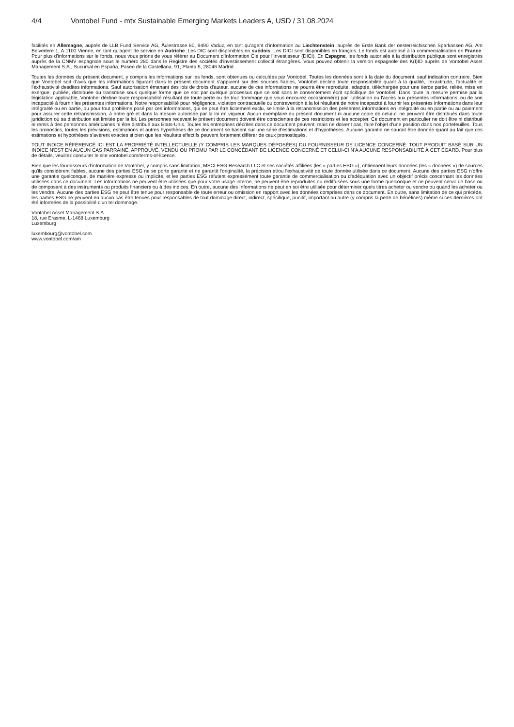4/4 Vontobel Fund - mtx Sustainable Emerging Markets Leaders A, USD / 31.08.2024
facilités en Allemagne, auprès de LLB Fund Service AG, Äulestrasse 80, 9490 Vaduz, en tant qu'agent d'information au Liechtenstein, auprès de Erste Bank der oesterreichischen Sparkassen AG, Am Belvedere 1, A-1100 Vienne, en tant qu'agent de service en Autriche. Les DIC sont disponibles en suédois. Les DICI sont disponibles en français. Le fonds est autorisé à la commercialisation en France. Pour plus d'informations sur le fonds, nous vous prions de vous référer au Document d'Information Clé pour l'Investisseur (DICI). En Espagne, les fonds autorisés à la distribution publique sont enregistrés auprès de la CNMV espagnole sous le numéro 280 dans le Registre des sociétés d'investissement collectif étrangères. Vous pouvez obtenir la version espagnole des K(I)ID auprès de Vontobel Asset Management S.A., Sucursal en España, Paseo de la Castellana, 91, Planta 5, 28046 Madrid.
Toutes les données du présent document, y compris les informations sur les fonds, sont obtenues ou calculées par Vontobel. Toutes les données sont à la date du document, sauf indication contraire. Bien que Vontobel soit d'avis que les informations figurant dans le présent document s'appuient sur des sources fiables, Vontobel décline toute responsabilité quant à la qualité, l'exactitude, l'actualité et l'exhaustivité desdites informations. Sauf autorisation émanant des lois de droits d'auteur, aucune de ces informations ne pourra être reproduite, adaptée, téléchargée pour une tierce partie, reliée, mise en exergue, publiée, distribuée ou transmise sous quelque forme que ce soit par quelque processus que ce soit sans le consentement écrit spécifique de Vontobel. Dans toute la mesure permise par la législation applicable, Vontobel décline toute responsabilité résultant de toute perte ou de tout dommage que vous encourez occasionné(e) par l'utilisation ou l'accès aux présentes informations, ou de son incapacité à fournir les présentes informations. Notre responsabilité pour négligence, violation contractuelle ou contravention à la loi résultant de notre incapacité à fournir les présentes informations dans leur intégralité ou en partie, ou pour tout problème posé par ces informations, qui ne peut être licitement exclu, se limite à la retransmission des présentes informations en intégralité ou en partie ou au paiement pour assurer cette retransmission, à notre gré et dans la mesure autorisée par la loi en vigueur. Aucun exemplaire du présent document ni aucune copie de celui-ci ne peuvent être distribués dans toute juridiction où sa distribution est limitée par la loi. Les personnes recevant le présent document doivent être conscientes de ces restrictions et les accepter. Ce document en particulier ne doit être ni distribué ni remis à des personnes américaines ni être distribué aux Etats-Unis. Toutes les entreprises décrites dans ce document peuvent, mais ne doivent pas, faire l'objet d'une position dans nos portefeuilles. Tous les pronostics, toutes les prévisions, estimations et autres hypothèses de ce document se basent sur une série d'estimations et d'hypothèses. Aucune garantie ne saurait être donnée quant au fait que ces estimations et hypothèses s'avèrent exactes si bien que les résultats effectifs peuvent fortement différer de ceux pronostiqués.
TOUT INDICE RÉFÉRENCÉ ICI EST LA PROPRIÉTÉ INTELLECTUELLE (Y COMPRIS LES MARQUES DÉPOSÉES) DU FOURNISSEUR DE LICENCE CONCERNÉ. TOUT PRODUIT BASÉ SUR UN INDICE N'EST EN AUCUN CAS PARRAINÉ, APPROUVÉ, VENDU OU PROMU PAR LE CONCÉDANT DE LICENCE CONCERNÉ ET CELUI-CI N'A AUCUNE RESPONSABILITÉ À CET ÉGARD. Pour plus de détails, veuillez consulter le site vontobel.com/terms-of-licence.
Bien que les fournisseurs d'information de Vontobel, y compris sans limitation, MSCI ESG Research LLC et ses sociétés affiliées (les « parties ESG »), obtiennent leurs données (les « données ») de sources qu'ils considèrent fiables, aucune des parties ESG ne se porte garante et ne garantit l'originalité, la précision et/ou l'exhaustivité de toute donnée utilisée dans ce document. Aucune des parties ESG n'offre une garantie quelconque, de manière expresse ou implicite, et les parties ESG réfutent expressément toute garantie de commercialisation ou d'adéquation avec un objectif précis concernant les données utilisées dans ce document. Les informations ne peuvent être utilisées que pour votre usage interne, ne peuvent être reproduites ou rediffusées sous une forme quelconque et ne peuvent servir de base ou de composant à des instruments ou produits financiers ou à des indices. En outre, aucune des Informations ne peut en soi être utilisée pour déterminer quels titres acheter ou vendre ou quand les acheter ou les vendre. Aucune des parties ESG ne peut être tenue pour responsable de toute erreur ou omission en rapport avec les données comprises dans ce document. En outre, sans limitation de ce qui précède, les parties ESG ne peuvent en aucun cas être tenues pour responsables de tout dommage direct, indirect, spécifique, punitif, important ou autre (y compris la perte de bénéfices) même si ces dernières ont été informées de la possibilité d'un tel dommage.
Vontobel Asset Management S.A.
18, rue Erasme, L-1468 Luxemburg
Luxemburg
luxembourg@vontobel.com
www.vontobel.com/am